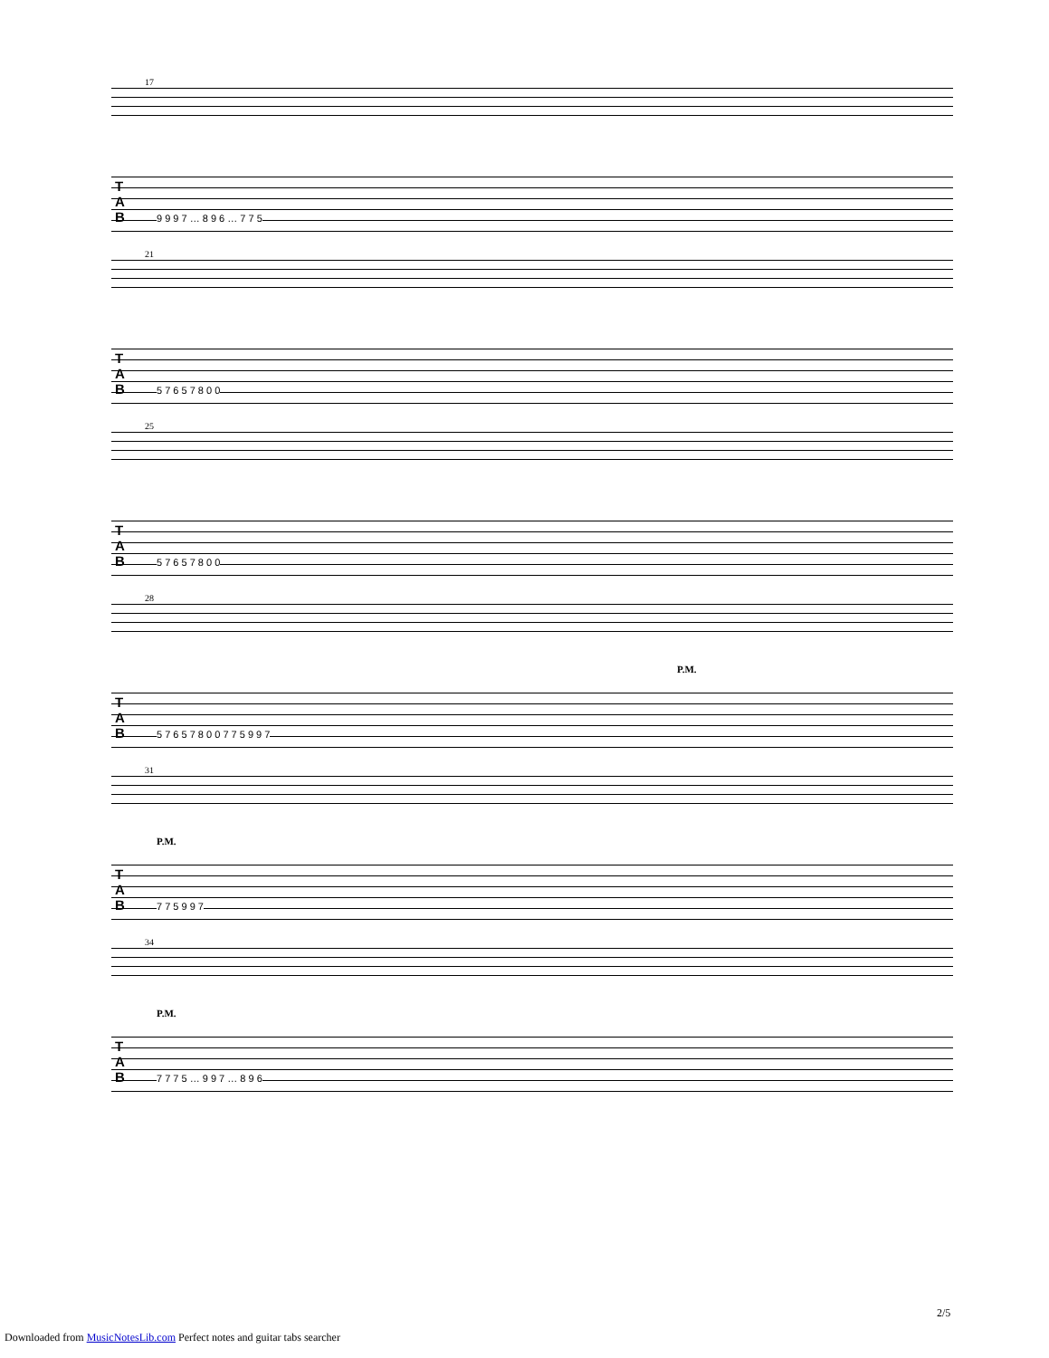17
T
A
B
9 9 9 7 … 8 9 6 … 7 7 5
21
T
A
B
5 7 6 5 7 8 0 0
25
T
A
B
5 7 6 5 7 8 0 0
28
T
A
B
P.M.
5 7 6 5 7 8 0 0 7 7 5 9 9 7
31
T
A
B
P.M.
7 7 5 9 9 7
34
T
A
B
P.M.
7 7 7 5 … 9 9 7 … 8 9 6
2/5
Downloaded from MusicNotesLib.com Perfect notes and guitar tabs searcher